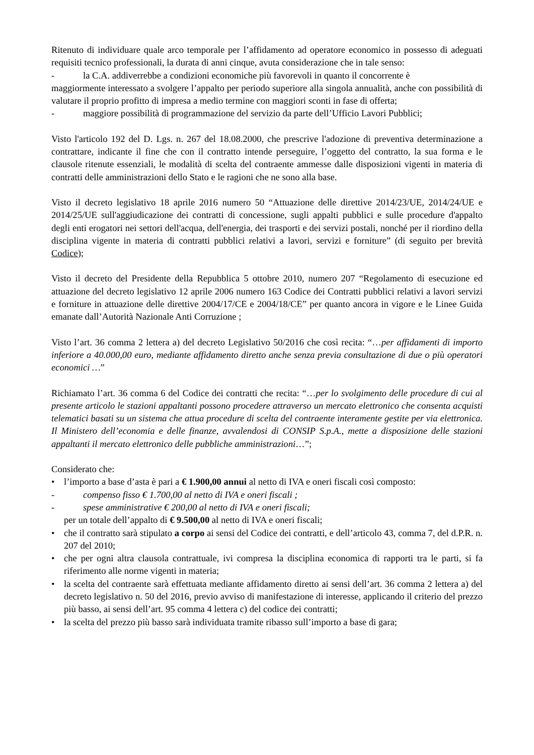Ritenuto di individuare quale arco temporale per l’affidamento ad operatore economico in possesso di adeguati requisiti tecnico professionali, la durata di anni cinque, avuta considerazione che in tale senso:
- la C.A. addiverrebbe a condizioni economiche più favorevoli in quanto il concorrente è
maggiormente interessato a svolgere l’appalto per periodo superiore alla singola annualità, anche con possibilità di valutare il proprio profitto di impresa a medio termine con maggiori sconti in fase di offerta;
- maggiore possibilità di programmazione del servizio da parte dell’Ufficio Lavori Pubblici;
Visto l'articolo 192 del D. Lgs. n. 267 del 18.08.2000, che prescrive l'adozione di preventiva determinazione a contrattare, indicante il fine che con il contratto intende perseguire, l’oggetto del contratto, la sua forma e le clausole ritenute essenziali, le modalità di scelta del contraente ammesse dalle disposizioni vigenti in materia di contratti delle amministrazioni dello Stato e le ragioni che ne sono alla base.
Visto il decreto legislativo 18 aprile 2016 numero 50 “Attuazione delle direttive 2014/23/UE, 2014/24/UE e 2014/25/UE sull'aggiudicazione dei contratti di concessione, sugli appalti pubblici e sulle procedure d'appalto degli enti erogatori nei settori dell'acqua, dell'energia, dei trasporti e dei servizi postali, nonché per il riordino della disciplina vigente in materia di contratti pubblici relativi a lavori, servizi e forniture” (di seguito per brevità Codice);
Visto il decreto del Presidente della Repubblica 5 ottobre 2010, numero 207 “Regolamento di esecuzione ed attuazione del decreto legislativo 12 aprile 2006 numero 163 Codice dei Contratti pubblici relativi a lavori servizi e forniture in attuazione delle direttive 2004/17/CE e 2004/18/CE” per quanto ancora in vigore e le Linee Guida emanate dall’Autorità Nazionale Anti Corruzione ;
Visto l’art. 36 comma 2 lettera a) del decreto Legislativo 50/2016 che così recita: “…per affidamenti di importo inferiore a 40.000,00 euro, mediante affidamento diretto anche senza previa consultazione di due o più operatori economici …”
Richiamato l’art. 36 comma 6 del Codice dei contratti che recita: “…per lo svolgimento delle procedure di cui al presente articolo le stazioni appaltanti possono procedere attraverso un mercato elettronico che consenta acquisti telematici basati su un sistema che attua procedure di scelta del contraente interamente gestite per via elettronica. Il Ministero dell’economia e delle finanze, avvalendosi di CONSIP S.p.A., mette a disposizione delle stazioni appaltanti il mercato elettronico delle pubbliche amministrazioni…”;
Considerato che:
• l’importo a base d’asta è pari a € 1.900,00 annui al netto di IVA e oneri fiscali così composto:
- compenso fisso € 1.700,00 al netto di IVA e oneri fiscali ;
- spese amministrative € 200,00 al netto di IVA e oneri fiscali;
per un totale dell’appalto di € 9.500,00 al netto di IVA e oneri fiscali;
• che il contratto sarà stipulato a corpo ai sensi del Codice dei contratti, e dell’articolo 43, comma 7, del d.P.R. n. 207 del 2010;
• che per ogni altra clausola contrattuale, ivi compresa la disciplina economica di rapporti tra le parti, si fa riferimento alle norme vigenti in materia;
• la scelta del contraente sarà effettuata mediante affidamento diretto ai sensi dell’art. 36 comma 2 lettera a) del decreto legislativo n. 50 del 2016, previo avviso di manifestazione di interesse, applicando il criterio del prezzo più basso, ai sensi dell’art. 95 comma 4 lettera c) del codice dei contratti;
• la scelta del prezzo più basso sarà individuata tramite ribasso sull’importo a base di gara;